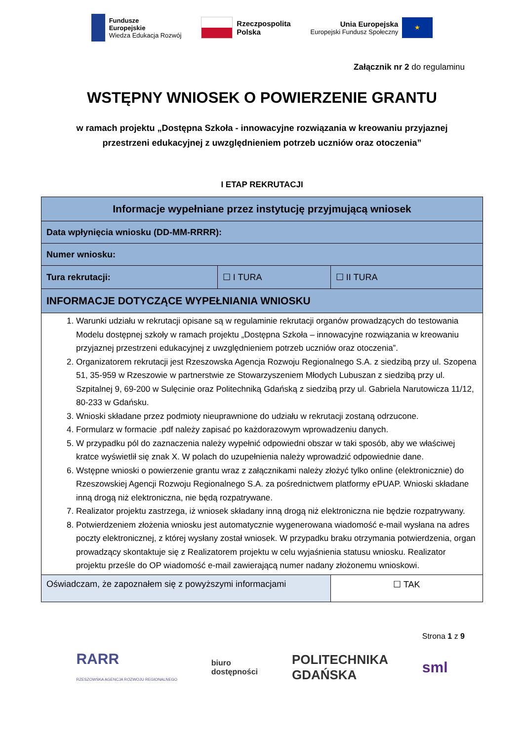Fundusze
Europejskie
Wiedza Edukacja Rozwój
Rzeczpospolita
Polska
Unia Europejska
Europejski Fundusz Społeczny
★
Załącznik nr 2 do regulaminu
WSTĘPNY WNIOSEK O POWIERZENIE GRANTU
w ramach projektu „Dostępna Szkoła - innowacyjne rozwiązania w kreowaniu przyjaznej
przestrzeni edukacyjnej z uwzględnieniem potrzeb uczniów oraz otoczenia”
I ETAP REKRUTACJI
| Informacje wypełniane przez instytucję przyjmującą wniosek | | | |
| Data wpłynięcia wniosku (DD-MM-RRRR): | | | |
| Numer wniosku: | | | |
| Tura rekrutacji: | ☐ I TURA | ☐ II TURA | |
| INFORMACJE DOTYCZĄCE WYPEŁNIANIA WNIOSKU | | | |
| 1. Warunki udziału w rekrutacji opisane są w regulaminie rekrutacji organów prowadzących do testowania Modelu dostępnej szkoły w ramach projektu „Dostępna Szkoła – innowacyjne rozwiązania w kreowaniu przyjaznej przestrzeni edukacyjnej z uwzględnieniem potrzeb uczniów oraz otoczenia”. 2. Organizatorem rekrutacji jest Rzeszowska Agencja Rozwoju Regionalnego S.A. z siedzibą przy ul. Szopena 51, 35-959 w Rzeszowie w partnerstwie ze Stowarzyszeniem Młodych Lubuszan z siedzibą przy ul. Szpitalnej 9, 69-200 w Sulęcinie oraz Politechniką Gdańską z siedzibą przy ul. Gabriela Narutowicza 11/12, 80-233 w Gdańsku. 3. Wnioski składane przez podmioty nieuprawnione do udziału w rekrutacji zostaną odrzucone. 4. Formularz w formacie .pdf należy zapisać po każdorazowym wprowadzeniu danych. 5. W przypadku pól do zaznaczenia należy wypełnić odpowiedni obszar w taki sposób, aby we właściwej kratce wyświetlił się znak X. W polach do uzupełnienia należy wprowadzić odpowiednie dane. 6. Wstępne wnioski o powierzenie grantu wraz z załącznikami należy złożyć tylko online (elektronicznie) do Rzeszowskiej Agencji Rozwoju Regionalnego S.A. za pośrednictwem platformy ePUAP. Wnioski składane inną drogą niż elektroniczna, nie będą rozpatrywane. 7. Realizator projektu zastrzega, iż wniosek składany inną drogą niż elektroniczna nie będzie rozpatrywany. 8. Potwierdzeniem złożenia wniosku jest automatycznie wygenerowana wiadomość e-mail wysłana na adres poczty elektronicznej, z której wysłany został wniosek. W przypadku braku otrzymania potwierdzenia, organ prowadzący skontaktuje się z Realizatorem projektu w celu wyjaśnienia statusu wniosku. Realizator projektu prześle do OP wiadomość e-mail zawierającą numer nadany złożonemu wnioskowi. | | | |
| Oświadczam, że zapoznałem się z powyższymi informacjami | | | ☐ TAK |
Strona 1 z 9
RARR
RZESZOWSKA AGENCJA ROZWOJU REGIONALNEGO biuro
dostępności POLITECHNIKA
GDAŃSKA sml